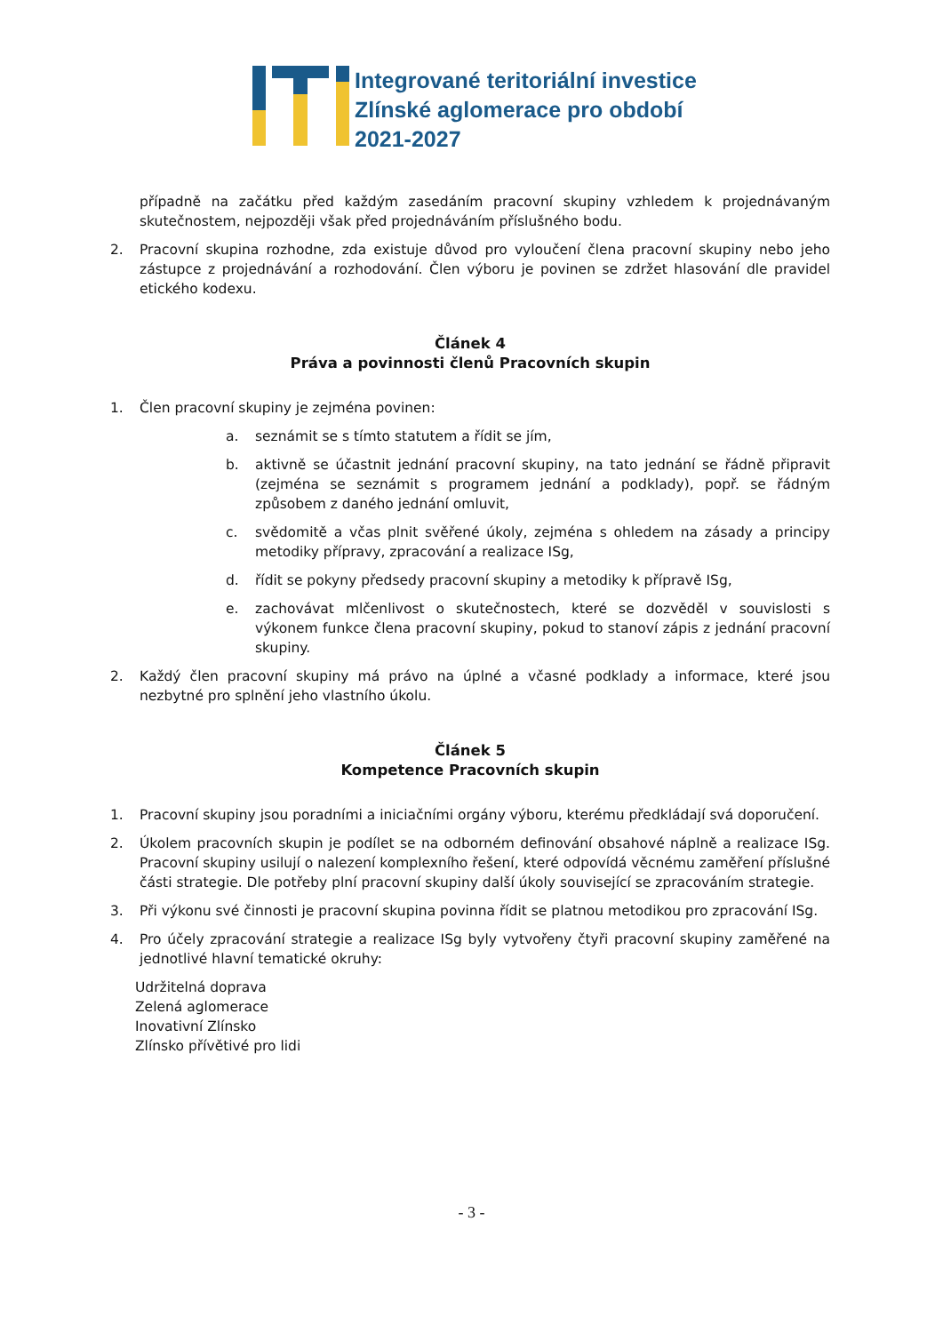Integrované teritoriální investice
Zlínské aglomerace pro období
2021-2027
případně na začátku před každým zasedáním pracovní skupiny vzhledem k projednávaným skutečnostem, nejpozději však před projednáváním příslušného bodu.
2. Pracovní skupina rozhodne, zda existuje důvod pro vyloučení člena pracovní skupiny nebo jeho zástupce z projednávání a rozhodování. Člen výboru je povinen se zdržet hlasování dle pravidel etického kodexu.
Článek 4
Práva a povinnosti členů Pracovních skupin
1. Člen pracovní skupiny je zejména povinen:
a. seznámit se s tímto statutem a řídit se jím,
b. aktivně se účastnit jednání pracovní skupiny, na tato jednání se řádně připravit (zejména se seznámit s programem jednání a podklady), popř. se řádným způsobem z daného jednání omluvit,
c. svědomitě a včas plnit svěřené úkoly, zejména s ohledem na zásady a principy metodiky přípravy, zpracování a realizace ISg,
d. řídit se pokyny předsedy pracovní skupiny a metodiky k přípravě ISg,
e. zachovávat mlčenlivost o skutečnostech, které se dozvěděl v souvislosti s výkonem funkce člena pracovní skupiny, pokud to stanoví zápis z jednání pracovní skupiny.
2. Každý člen pracovní skupiny má právo na úplné a včasné podklady a informace, které jsou nezbytné pro splnění jeho vlastního úkolu.
Článek 5
Kompetence Pracovních skupin
1. Pracovní skupiny jsou poradními a iniciačními orgány výboru, kterému předkládají svá doporučení.
2. Úkolem pracovních skupin je podílet se na odborném definování obsahové náplně a realizace ISg. Pracovní skupiny usilují o nalezení komplexního řešení, které odpovídá věcnému zaměření příslušné části strategie. Dle potřeby plní pracovní skupiny další úkoly související se zpracováním strategie.
3. Při výkonu své činnosti je pracovní skupina povinna řídit se platnou metodikou pro zpracování ISg.
4. Pro účely zpracování strategie a realizace ISg byly vytvořeny čtyři pracovní skupiny zaměřené na jednotlivé hlavní tematické okruhy:
Udržitelná doprava
Zelená aglomerace
Inovativní Zlínsko
Zlínsko přívětivé pro lidi
- 3 -